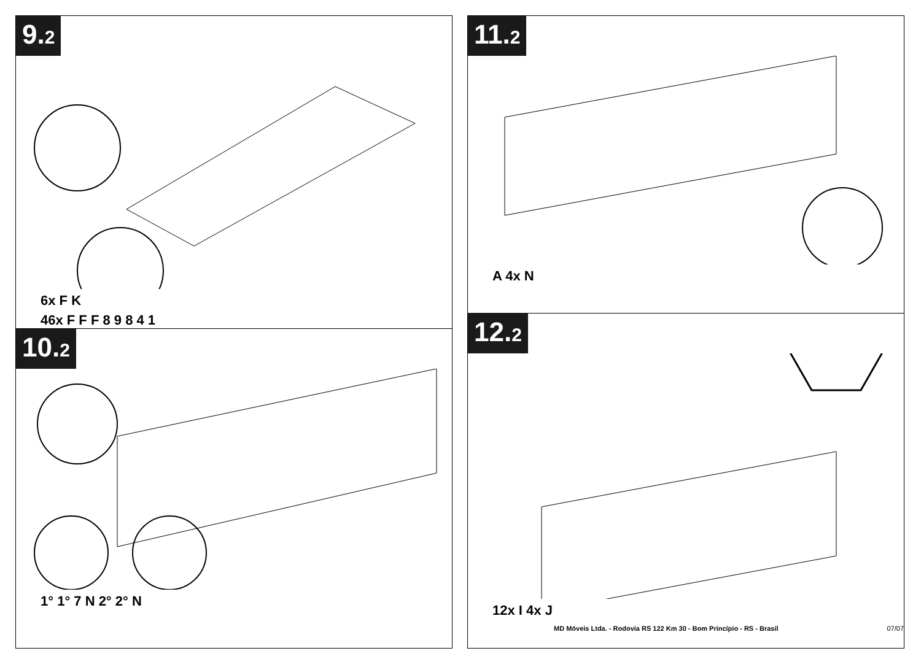9.2
6x F K
46x F F F 8 9 8 4 1
10.2
1° 1° 7 N 2° 2° N
11.2
A 4x N
12.2
12x I 4x J
MD Móveis Ltda. - Rodovia RS 122 Km 30 - Bom Princípio - RS - Brasil 07/07